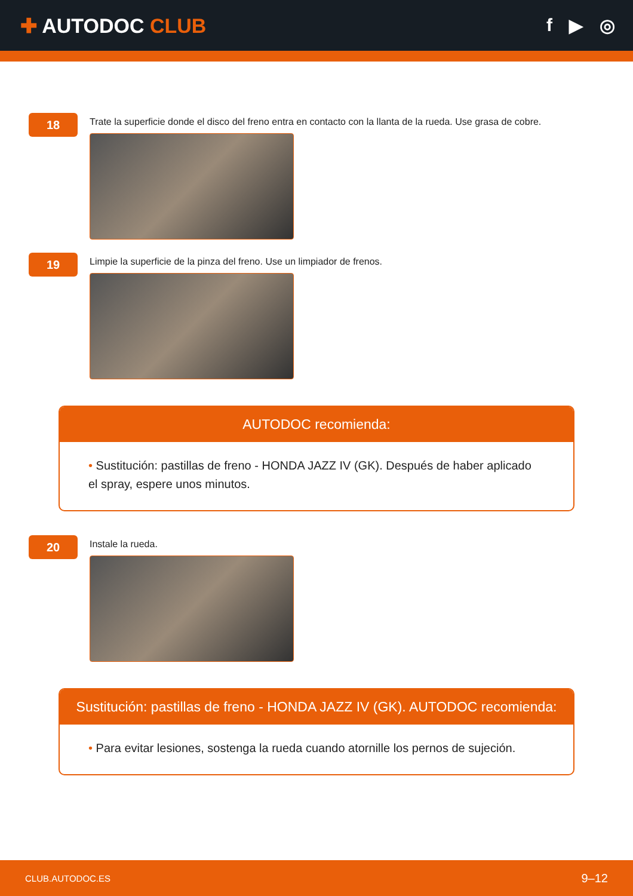✚ AUTODOC CLUB f ▶ ◎
18
Trate la superficie donde el disco del freno entra en contacto con la llanta de la rueda. Use grasa de cobre.
19
Limpie la superficie de la pinza del freno. Use un limpiador de frenos.
AUTODOC recomienda:
• Sustitución: pastillas de freno - HONDA JAZZ IV (GK). Después de haber aplicado el spray, espere unos minutos.
20
Instale la rueda.
Sustitución: pastillas de freno - HONDA JAZZ IV (GK). AUTODOC recomienda:
• Para evitar lesiones, sostenga la rueda cuando atornille los pernos de sujeción.
CLUB.AUTODOC.ES 9–12